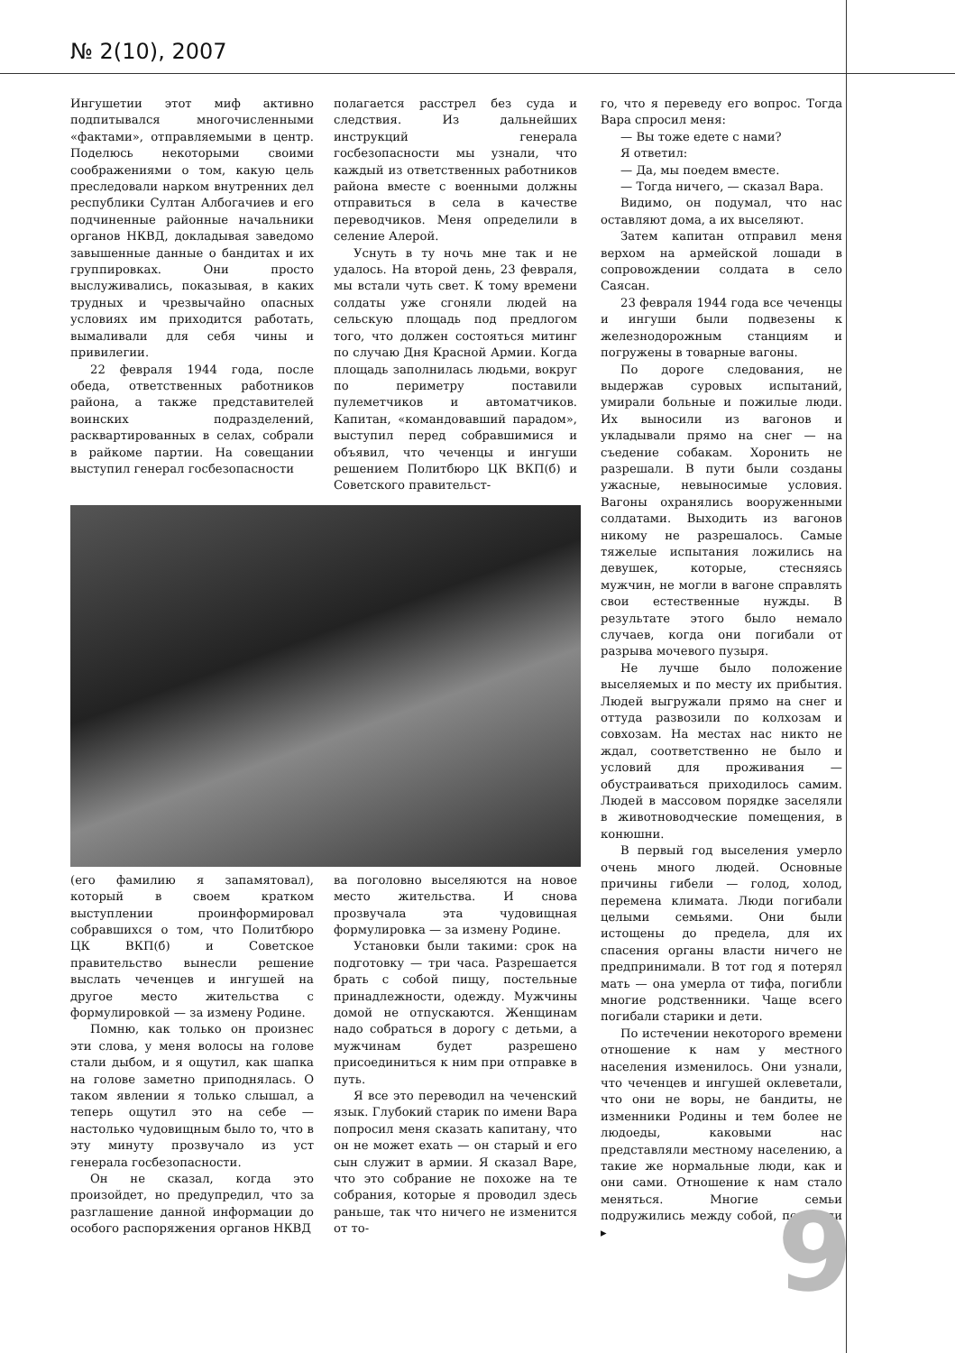№ 2(10), 2007
Ингушетии этот миф активно подпитывался многочисленными «фактами», отправляемыми в центр. Поделюсь некоторыми своими соображениями о том, какую цель преследовали нарком внутренних дел республики Султан Албогачиев и его подчиненные районные начальники органов НКВД, докладывая заведомо завышенные данные о бандитах и их группировках. Они просто выслуживались, показывая, в каких трудных и чрезвычайно опасных условиях им приходится работать, вымаливали для себя чины и привилегии.
22 февраля 1944 года, после обеда, ответственных работников района, а также представителей воинских подразделений, расквартированных в селах, собрали в райкоме партии. На совещании выступил генерал госбезопасности
полагается расстрел без суда и следствия. Из дальнейших инструкций генерала госбезопасности мы узнали, что каждый из ответственных работников района вместе с военными должны отправиться в села в качестве переводчиков. Меня определили в селение Алерой.
Уснуть в ту ночь мне так и не удалось. На второй день, 23 февраля, мы встали чуть свет. К тому времени солдаты уже сгоняли людей на сельскую площадь под предлогом того, что должен состояться митинг по случаю Дня Красной Армии. Когда площадь заполнилась людьми, вокруг по периметру поставили пулеметчиков и автоматчиков. Капитан, «командовавший парадом», выступил перед собравшимися и объявил, что чеченцы и ингуши решением Политбюро ЦК ВКП(б) и Советского правительст-
(его фамилию я запамятовал), который в своем кратком выступлении проинформировал собравшихся о том, что Политбюро ЦК ВКП(б) и Советское правительство вынесли решение выслать чеченцев и ингушей на другое место жительства с формулировкой — за измену Родине.
Помню, как только он произнес эти слова, у меня волосы на голове стали дыбом, и я ощутил, как шапка на голове заметно приподнялась. О таком явлении я только слышал, а теперь ощутил это на себе — настолько чудовищным было то, что в эту минуту прозвучало из уст генерала госбезопасности.
Он не сказал, когда это произойдет, но предупредил, что за разглашение данной информации до особого распоряжения органов НКВД
ва поголовно выселяются на новое место жительства. И снова прозвучала эта чудовищная формулировка — за измену Родине.
Установки были такими: срок на подготовку — три часа. Разрешается брать с собой пищу, постельные принадлежности, одежду. Мужчины домой не отпускаются. Женщинам надо собраться в дорогу с детьми, а мужчинам будет разрешено присоединиться к ним при отправке в путь.
Я все это переводил на чеченский язык. Глубокий старик по имени Вара попросил меня сказать капитану, что он не может ехать — он старый и его сын служит в армии. Я сказал Варе, что это собрание не похоже на те собрания, которые я проводил здесь раньше, так что ничего не изменится от то-
го, что я переведу его вопрос. Тогда Вара спросил меня:
— Вы тоже едете с нами?
Я ответил:
— Да, мы поедем вместе.
— Тогда ничего, — сказал Вара.
Видимо, он подумал, что нас оставляют дома, а их выселяют.
Затем капитан отправил меня верхом на армейской лошади в сопровождении солдата в село Саясан.
23 февраля 1944 года все чеченцы и ингуши были подвезены к железнодорожным станциям и погружены в товарные вагоны.
По дороге следования, не выдержав суровых испытаний, умирали больные и пожилые люди. Их выносили из вагонов и укладывали прямо на снег — на съедение собакам. Хоронить не разрешали. В пути были созданы ужасные, невыносимые условия. Вагоны охранялись вооруженными солдатами. Выходить из вагонов никому не разрешалось. Самые тяжелые испытания ложились на девушек, которые, стесняясь мужчин, не могли в вагоне справлять свои естественные нужды. В результате этого было немало случаев, когда они погибали от разрыва мочевого пузыря.
Не лучше было положение выселяемых и по месту их прибытия. Людей выгружали прямо на снег и оттуда развозили по колхозам и совхозам. На местах нас никто не ждал, соответственно не было и условий для проживания — обустраиваться приходилось самим. Людей в массовом порядке заселяли в животноводческие помещения, в конюшни.
В первый год выселения умерло очень много людей. Основные причины гибели — голод, холод, перемена климата. Люди погибали целыми семьями. Они были истощены до предела, для их спасения органы власти ничего не предпринимали. В тот год я потерял мать — она умерла от тифа, погибли многие родственники. Чаще всего погибали старики и дети.
По истечении некоторого времени отношение к нам у местного населения изменилось. Они узнали, что чеченцев и ингушей оклеветали, что они не воры, не бандиты, не изменники Родины и тем более не людоеды, каковыми нас представляли местному населению, а такие же нормальные люди, как и они сами. Отношение к нам стало меняться. Многие семьи подружились между собой, помогали ▸
9